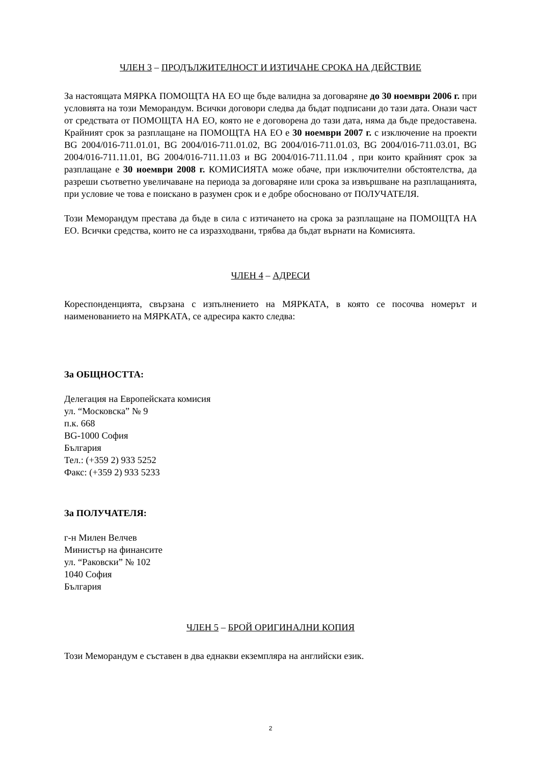ЧЛЕН 3 – ПРОДЪЛЖИТЕЛНОСТ И ИЗТИЧАНЕ СРОКА НА ДЕЙСТВИЕ
За настоящата МЯРКА ПОМОЩТА НА ЕО ще бъде валидна за договаряне до 30 ноември 2006 г. при условията на този Меморандум. Всички договори следва да бъдат подписани до тази дата. Онази част от средствата от ПОМОЩТА НА ЕО, която не е договорена до тази дата, няма да бъде предоставена. Крайният срок за разплащане на ПОМОЩТА НА ЕО е 30 ноември 2007 г. с изключение на проекти BG 2004/016-711.01.01, BG 2004/016-711.01.02, BG 2004/016-711.01.03, BG 2004/016-711.03.01, BG 2004/016-711.11.01, BG 2004/016-711.11.03 и BG 2004/016-711.11.04 , при които крайният срок за разплащане е 30 ноември 2008 г. КОМИСИЯТА може обаче, при изключителни обстоятелства, да разреши съответно увеличаване на периода за договаряне или срока за извършване на разплащанията, при условие че това е поискано в разумен срок и е добре обосновано от ПОЛУЧАТЕЛЯ.
Този Меморандум престава да бъде в сила с изтичането на срока за разплащане на ПОМОЩТА НА ЕО. Всички средства, които не са изразходвани, трябва да бъдат върнати на Комисията.
ЧЛЕН 4 – АДРЕСИ
Кореспонденцията, свързана с изпълнението на МЯРКАТА, в която се посочва номерът и наименованието на МЯРКАТА, се адресира както следва:
За ОБЩНОСТТА:
Делегация на Европейската комисия
ул. “Московска” № 9
п.к. 668
BG-1000 София
България
Тел.: (+359 2) 933 5252
Факс: (+359 2) 933 5233
За ПОЛУЧАТЕЛЯ:
г-н Милен Велчев
Министър на финансите
ул. “Раковски” № 102
1040 София
България
ЧЛЕН 5 – БРОЙ ОРИГИНАЛНИ КОПИЯ
Този Меморандум е съставен в два еднакви екземпляра на английски език.
2